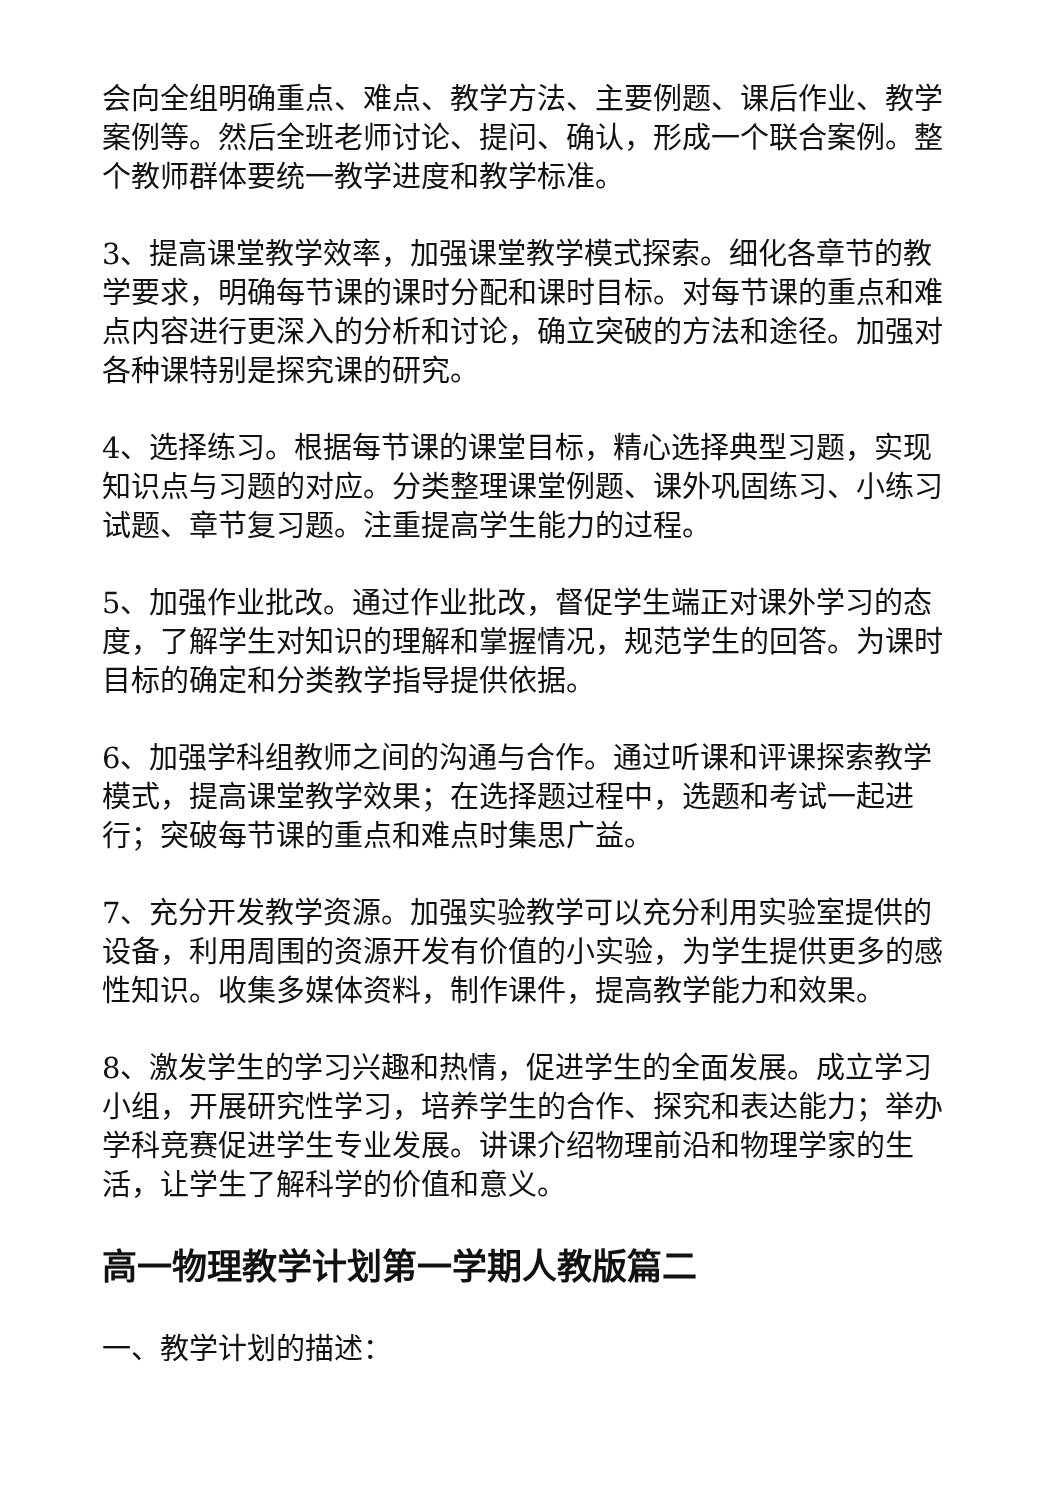会向全组明确重点、难点、教学方法、主要例题、课后作业、教学案例等。然后全班老师讨论、提问、确认，形成一个联合案例。整个教师群体要统一教学进度和教学标准。
3、提高课堂教学效率，加强课堂教学模式探索。细化各章节的教学要求，明确每节课的课时分配和课时目标。对每节课的重点和难点内容进行更深入的分析和讨论，确立突破的方法和途径。加强对各种课特别是探究课的研究。
4、选择练习。根据每节课的课堂目标，精心选择典型习题，实现知识点与习题的对应。分类整理课堂例题、课外巩固练习、小练习试题、章节复习题。注重提高学生能力的过程。
5、加强作业批改。通过作业批改，督促学生端正对课外学习的态度，了解学生对知识的理解和掌握情况，规范学生的回答。为课时目标的确定和分类教学指导提供依据。
6、加强学科组教师之间的沟通与合作。通过听课和评课探索教学模式，提高课堂教学效果；在选择题过程中，选题和考试一起进行；突破每节课的重点和难点时集思广益。
7、充分开发教学资源。加强实验教学可以充分利用实验室提供的设备，利用周围的资源开发有价值的小实验，为学生提供更多的感性知识。收集多媒体资料，制作课件，提高教学能力和效果。
8、激发学生的学习兴趣和热情，促进学生的全面发展。成立学习小组，开展研究性学习，培养学生的合作、探究和表达能力；举办学科竞赛促进学生专业发展。讲课介绍物理前沿和物理学家的生活，让学生了解科学的价值和意义。
高一物理教学计划第一学期人教版篇二
一、教学计划的描述：